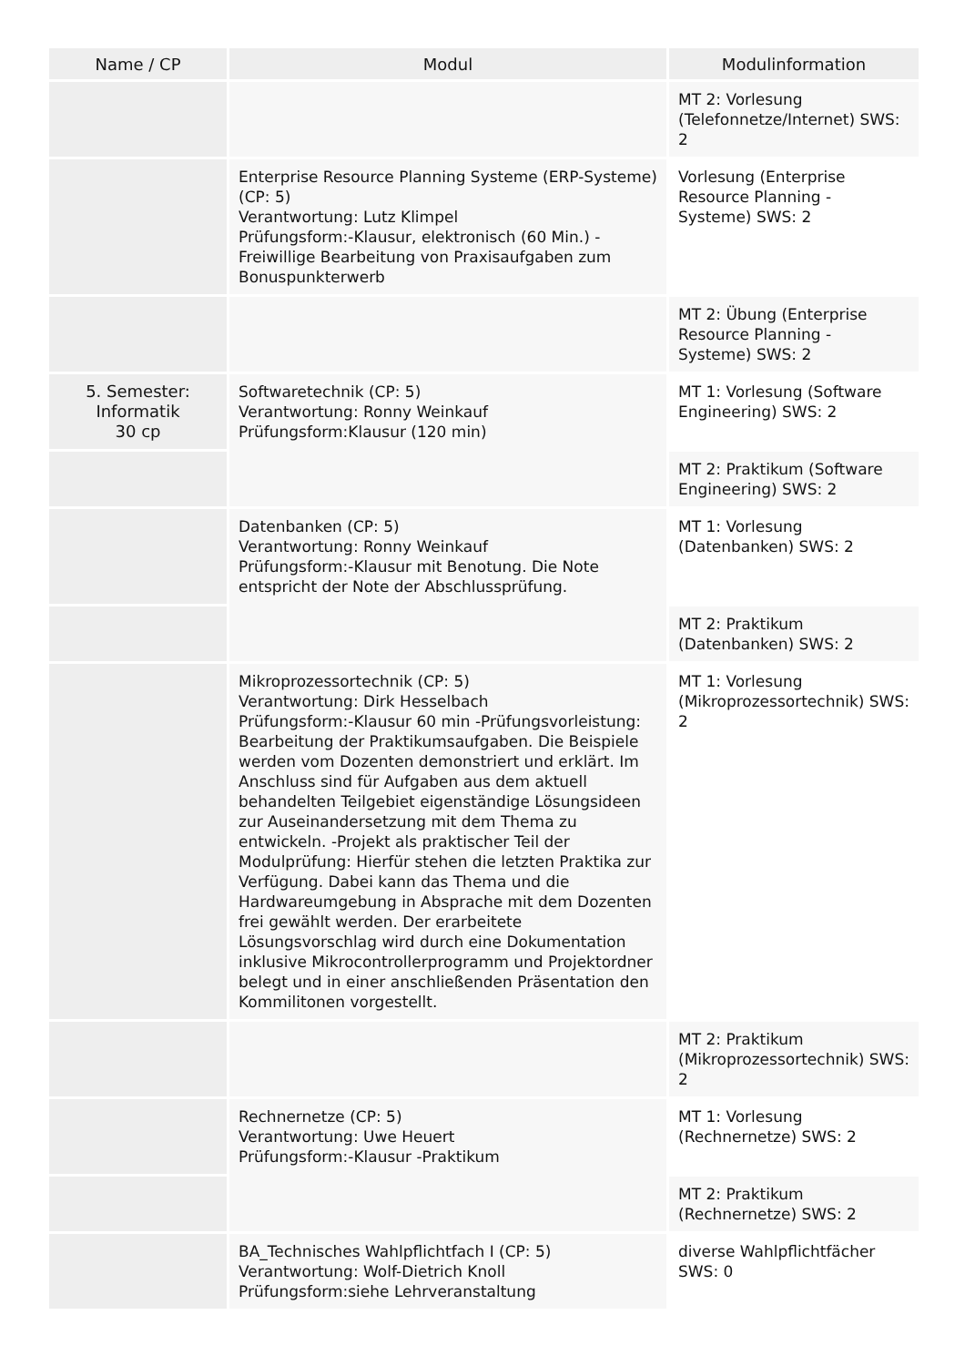| Name / CP | Modul | Modulinformation |
| --- | --- | --- |
| | | MT 2: Vorlesung (Telefonnetze/Internet) SWS: 2 |
| | Enterprise Resource Planning Systeme (ERP-Systeme) (CP: 5) Verantwortung: Lutz Klimpel Prüfungsform:-Klausur, elektronisch (60 Min.) -Freiwillige Bearbeitung von Praxisaufgaben zum Bonuspunkterwerb | Vorlesung (Enterprise Resource Planning - Systeme) SWS: 2 |
| | | MT 2: Übung (Enterprise Resource Planning - Systeme) SWS: 2 |
| 5. Semester: Informatik 30 cp | Softwaretechnik (CP: 5) Verantwortung: Ronny Weinkauf Prüfungsform:Klausur (120 min) | MT 1: Vorlesung (Software Engineering) SWS: 2 |
| | | MT 2: Praktikum (Software Engineering) SWS: 2 |
| | Datenbanken (CP: 5) Verantwortung: Ronny Weinkauf Prüfungsform:-Klausur mit Benotung. Die Note entspricht der Note der Abschlussprüfung. | MT 1: Vorlesung (Datenbanken) SWS: 2 |
| | | MT 2: Praktikum (Datenbanken) SWS: 2 |
| | Mikroprozessortechnik (CP: 5) Verantwortung: Dirk Hesselbach Prüfungsform:-Klausur 60 min -Prüfungsvorleistung: Bearbeitung der Praktikumsaufgaben. Die Beispiele werden vom Dozenten demonstriert und erklärt. Im Anschluss sind für Aufgaben aus dem aktuell behandelten Teilgebiet eigenständige Lösungsideen zur Auseinandersetzung mit dem Thema zu entwickeln. -Projekt als praktischer Teil der Modulprüfung: Hierfür stehen die letzten Praktika zur Verfügung. Dabei kann das Thema und die Hardwareumgebung in Absprache mit dem Dozenten frei gewählt werden. Der erarbeitete Lösungsvorschlag wird durch eine Dokumentation inklusive Mikrocontrollerprogramm und Projektordner belegt und in einer anschließenden Präsentation den Kommilitonen vorgestellt. | MT 1: Vorlesung (Mikroprozessortechnik) SWS: 2 |
| | | MT 2: Praktikum (Mikroprozessortechnik) SWS: 2 |
| | Rechnernetze (CP: 5) Verantwortung: Uwe Heuert Prüfungsform:-Klausur -Praktikum | MT 1: Vorlesung (Rechnernetze) SWS: 2 |
| | | MT 2: Praktikum (Rechnernetze) SWS: 2 |
| | BA_Technisches Wahlpflichtfach I (CP: 5) Verantwortung: Wolf-Dietrich Knoll Prüfungsform:siehe Lehrveranstaltung | diverse Wahlpflichtfächer SWS: 0 |